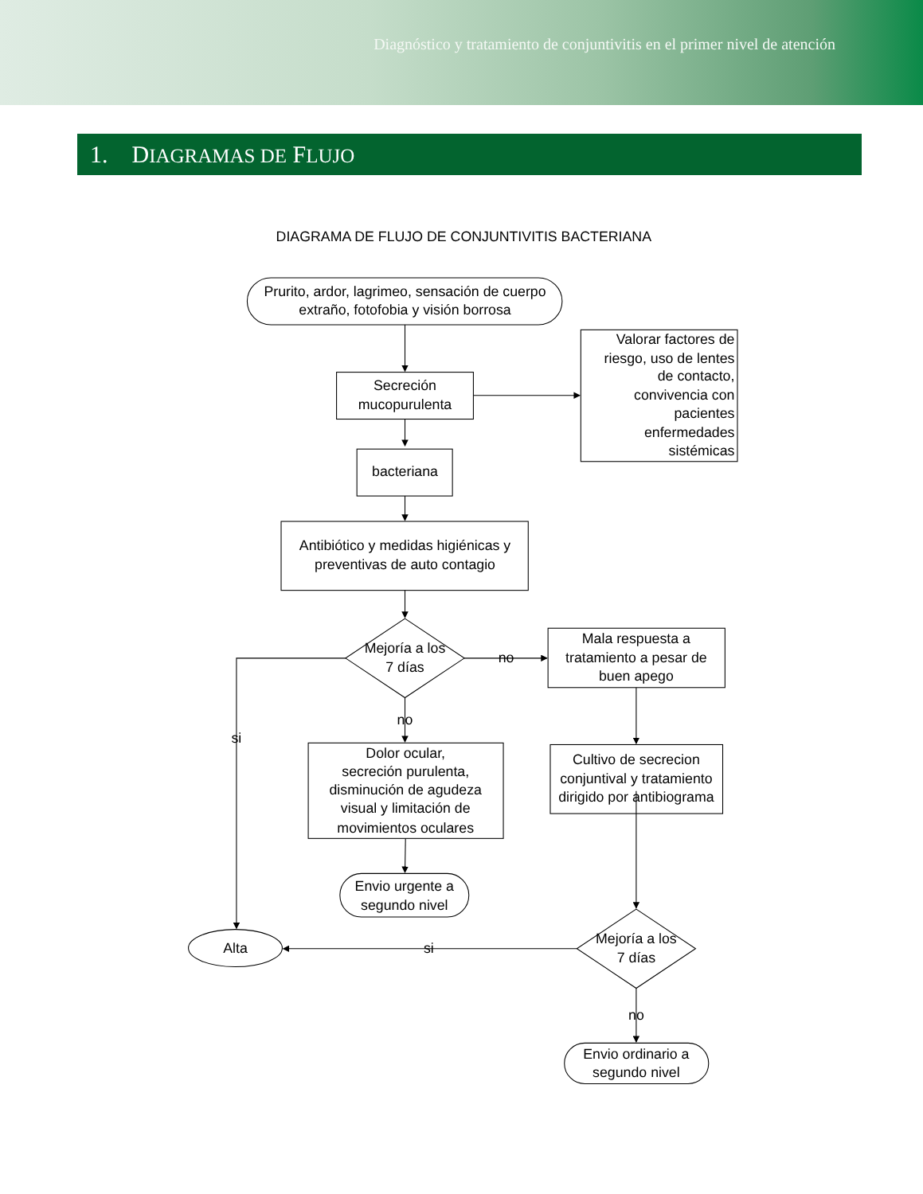Diagnóstico y tratamiento de conjuntivitis en el primer nivel de atención
1. DIAGRAMAS DE FLUJO
DIAGRAMA DE FLUJO DE CONJUNTIVITIS BACTERIANA
Prurito, ardor, lagrimeo, sensación de cuerpo
extraño, fotofobia y visión borrosa
Secreción
mucopurulenta
Valorar factores de
riesgo, uso de lentes
de contacto,
convivencia con
pacientes
enfermedades
sistémicas
bacteriana
Antibiótico y medidas higiénicas y
preventivas de auto contagio
Mejoría a los
7 días
no
Mala respuesta a
tratamiento a pesar de
buen apego
no
si
Dolor ocular,
secreción purulenta,
disminución de agudeza
visual y limitación de
movimientos oculares
Cultivo de secrecion
conjuntival y tratamiento
dirigido por antibiograma
Envio urgente a
segundo nivel
Alta
si
Mejoría a los
7 días
no
Envio ordinario a
segundo nivel